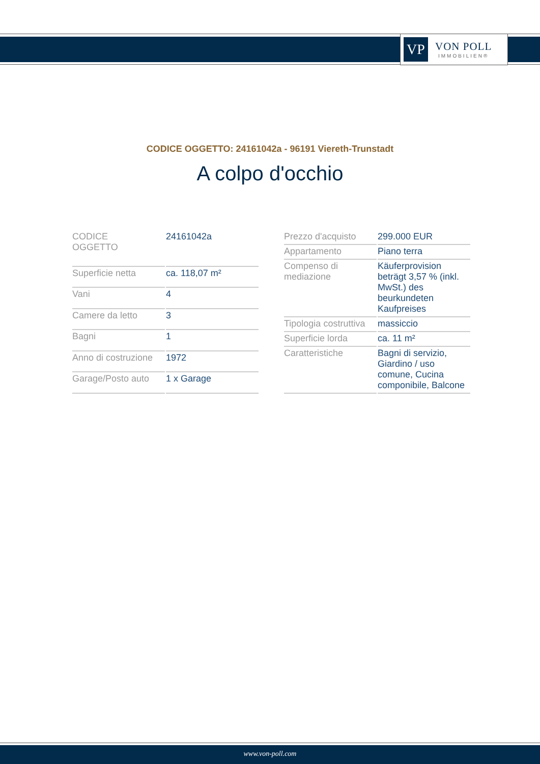VP
VON POLL
IMMOBILIEN®
CODICE OGGETTO: 24161042a - 96191 Viereth-Trunstadt
A colpo d'occhio
| CODICE OGGETTO | 24161042a |
| Superficie netta | ca. 118,07 m² |
| Vani | 4 |
| Camere da letto | 3 |
| Bagni | 1 |
| Anno di costruzione | 1972 |
| Garage/Posto auto | 1 x Garage |
| Prezzo d'acquisto | 299.000 EUR |
| Appartamento | Piano terra |
| Compenso di mediazione | Käuferprovision beträgt 3,57 % (inkl. MwSt.) des beurkundeten Kaufpreises |
| Tipologia costruttiva | massiccio |
| Superficie lorda | ca. 11 m² |
| Caratteristiche | Bagni di servizio, Giardino / uso comune, Cucina componibile, Balcone |
www.von-poll.com